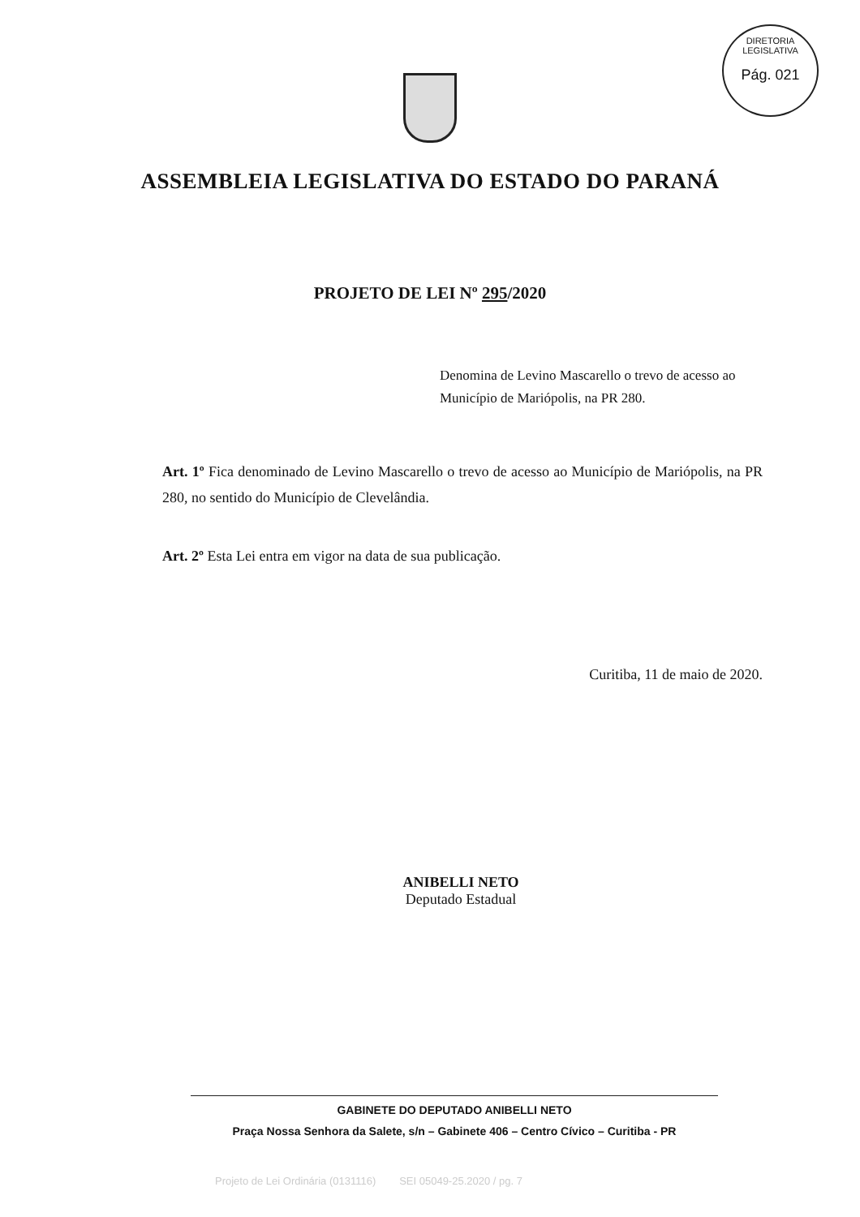DIRETORIA LEGISLATIVA
Pág. 021
ASSEMBLEIA LEGISLATIVA DO ESTADO DO PARANÁ
PROJETO DE LEI Nº 295/2020
Denomina de Levino Mascarello o trevo de acesso ao Município de Mariópolis, na PR 280.
Art. 1º Fica denominado de Levino Mascarello o trevo de acesso ao Município de Mariópolis, na PR 280, no sentido do Município de Clevelândia.
Art. 2º Esta Lei entra em vigor na data de sua publicação.
Curitiba, 11 de maio de 2020.
ANIBELLI NETO
Deputado Estadual
GABINETE DO DEPUTADO ANIBELLI NETO
Praça Nossa Senhora da Salete, s/n – Gabinete 406 – Centro Cívico – Curitiba - PR
Projeto de Lei Ordinária (0131116) SEI 05049-25.2020 / pg. 7